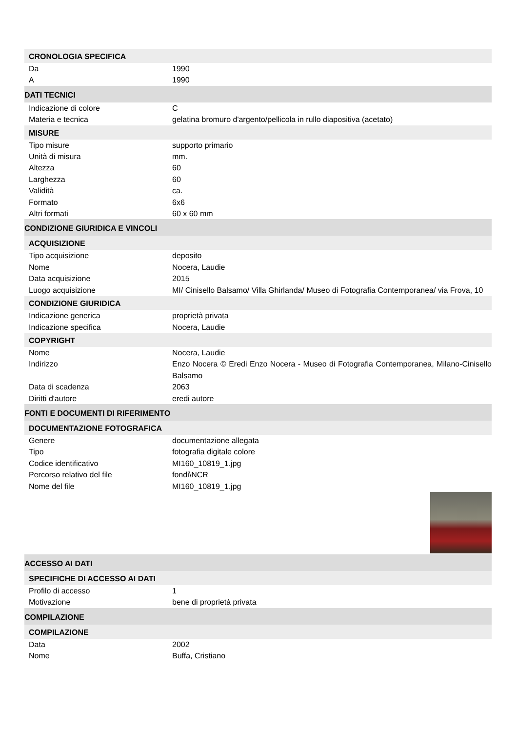CRONOLOGIA SPECIFICA
Da 1990
A 1990
DATI TECNICI
Indicazione di colore C
Materia e tecnica gelatina bromuro d'argento/pellicola in rullo diapositiva (acetato)
MISURE
Tipo misure supporto primario
Unità di misura mm.
Altezza 60
Larghezza 60
Validità ca.
Formato 6x6
Altri formati 60 x 60 mm
CONDIZIONE GIURIDICA E VINCOLI
ACQUISIZIONE
Tipo acquisizione deposito
Nome Nocera, Laudie
Data acquisizione 2015
Luogo acquisizione MI/ Cinisello Balsamo/ Villa Ghirlanda/ Museo di Fotografia Contemporanea/ via Frova, 10
CONDIZIONE GIURIDICA
Indicazione generica proprietà privata
Indicazione specifica Nocera, Laudie
COPYRIGHT
Nome Nocera, Laudie
Indirizzo Enzo Nocera © Eredi Enzo Nocera - Museo di Fotografia Contemporanea, Milano-Cinisello Balsamo
Data di scadenza 2063
Diritti d'autore eredi autore
FONTI E DOCUMENTI DI RIFERIMENTO
DOCUMENTAZIONE FOTOGRAFICA
Genere documentazione allegata
Tipo fotografia digitale colore
Codice identificativo MI160_10819_1.jpg
Percorso relativo del file fondi\NCR
Nome del file MI160_10819_1.jpg
ACCESSO AI DATI
SPECIFICHE DI ACCESSO AI DATI
Profilo di accesso 1
Motivazione bene di proprietà privata
COMPILAZIONE
COMPILAZIONE
Data 2002
Nome Buffa, Cristiano